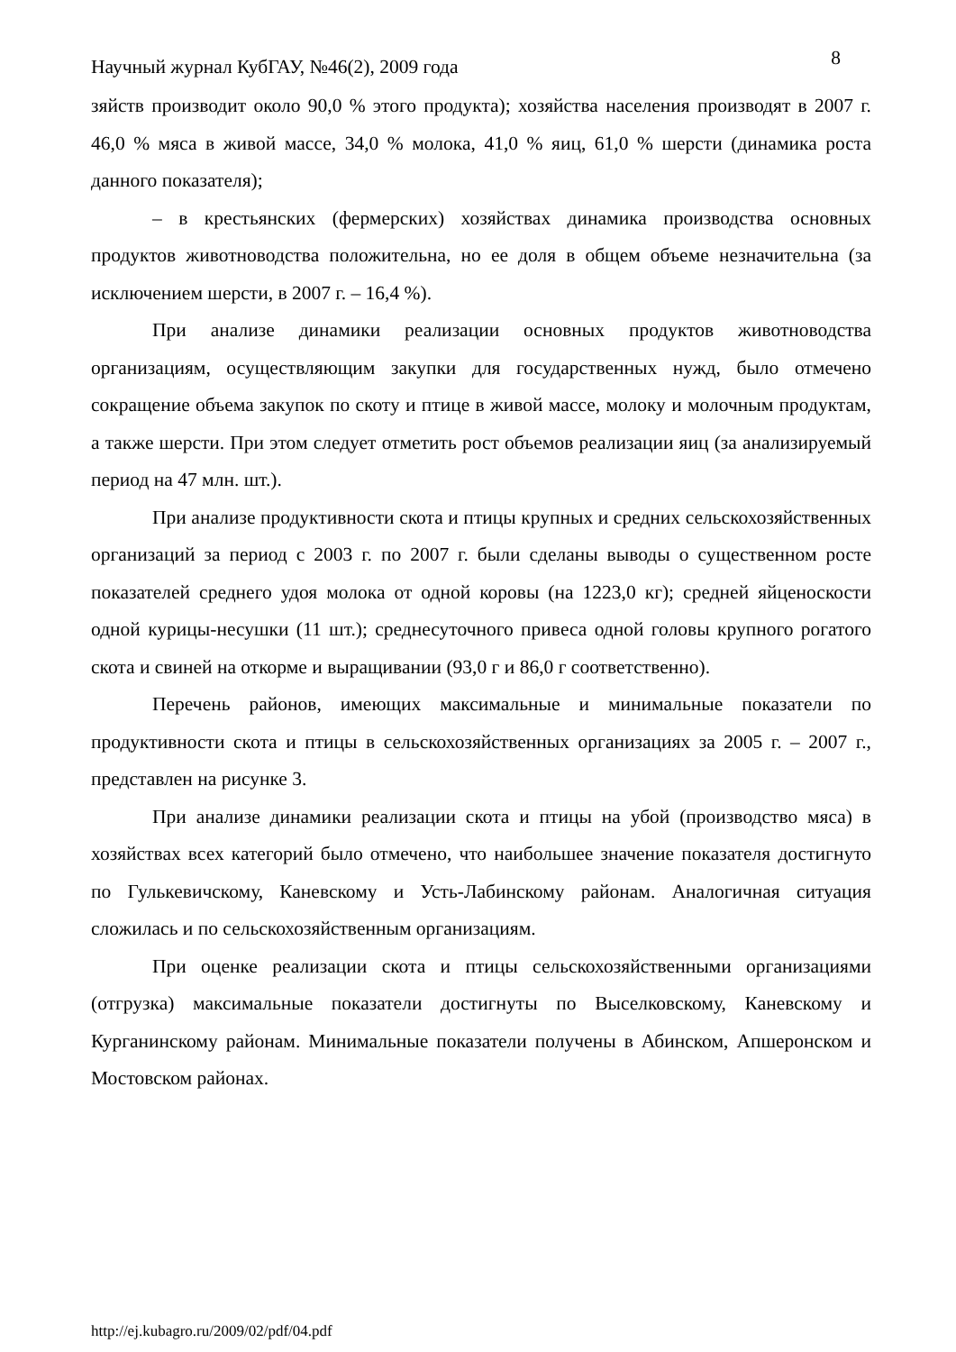Научный журнал КубГАУ, №46(2), 2009 года 8
зяйств производит около 90,0 % этого продукта); хозяйства населения производят в 2007 г. 46,0 % мяса в живой массе, 34,0 % молока, 41,0 % яиц, 61,0 % шерсти (динамика роста данного показателя);
– в крестьянских (фермерских) хозяйствах динамика производства основных продуктов животноводства положительна, но ее доля в общем объеме незначительна (за исключением шерсти, в 2007 г. – 16,4 %).
При анализе динамики реализации основных продуктов животноводства организациям, осуществляющим закупки для государственных нужд, было отмечено сокращение объема закупок по скоту и птице в живой массе, молоку и молочным продуктам, а также шерсти. При этом следует отметить рост объемов реализации яиц (за анализируемый период на 47 млн. шт.).
При анализе продуктивности скота и птицы крупных и средних сельскохозяйственных организаций за период с 2003 г. по 2007 г. были сделаны выводы о существенном росте показателей среднего удоя молока от одной коровы (на 1223,0 кг); средней яйценоскости одной курицы-несушки (11 шт.); среднесуточного привеса одной головы крупного рогатого скота и свиней на откорме и выращивании (93,0 г и 86,0 г соответственно).
Перечень районов, имеющих максимальные и минимальные показатели по продуктивности скота и птицы в сельскохозяйственных организациях за 2005 г. – 2007 г., представлен на рисунке 3.
При анализе динамики реализации скота и птицы на убой (производство мяса) в хозяйствах всех категорий было отмечено, что наибольшее значение показателя достигнуто по Гулькевичскому, Каневскому и Усть-Лабинскому районам. Аналогичная ситуация сложилась и по сельскохозяйственным организациям.
При оценке реализации скота и птицы сельскохозяйственными организациями (отгрузка) максимальные показатели достигнуты по Выселковскому, Каневскому и Курганинскому районам. Минимальные показатели получены в Абинском, Апшеронском и Мостовском районах.
http://ej.kubagro.ru/2009/02/pdf/04.pdf